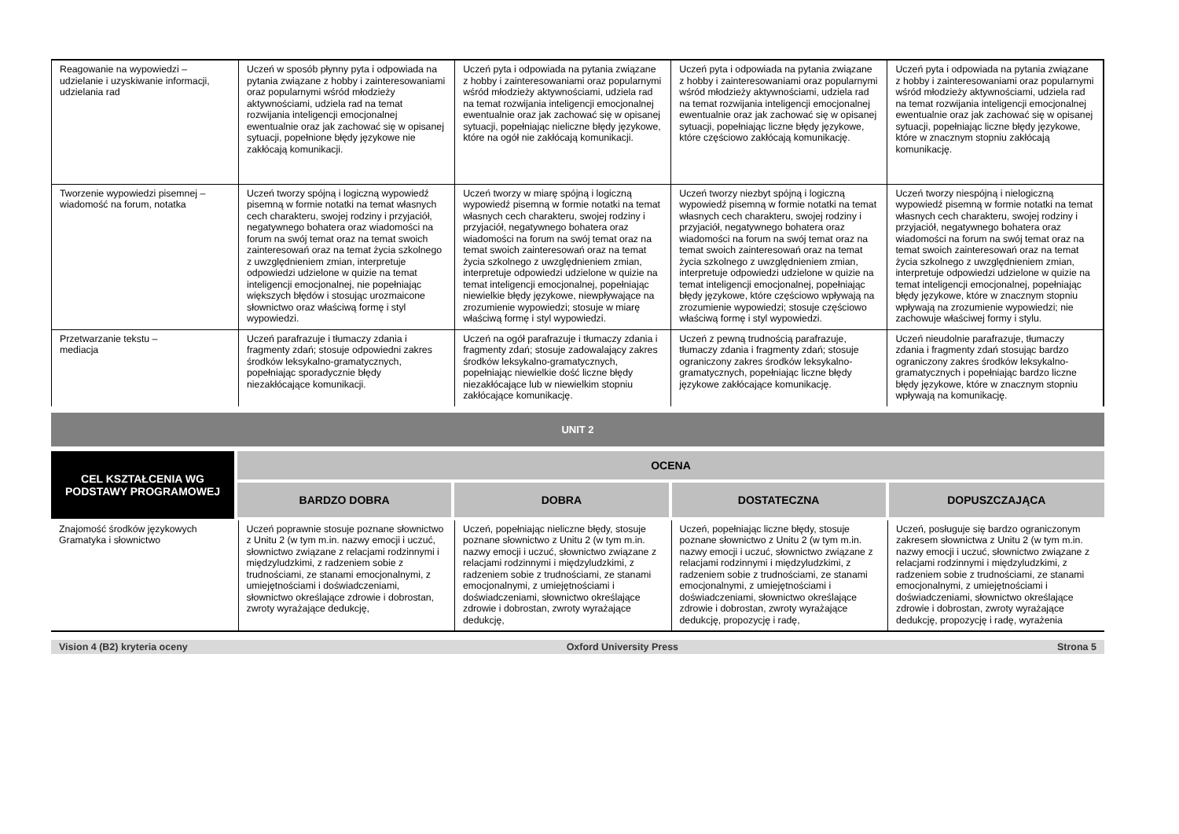| Reagowanie na wypowiedzi – udzielanie i uzyskiwanie informacji, udzielania rad | Uczeń w sposób płynny pyta i odpowiada na pytania związane z hobby i zainteresowaniami oraz popularnymi wśród młodzieży aktywnościami, udziela rad na temat rozwijania inteligencji emocjonalnej ewentualnie oraz jak zachować się w opisanej sytuacji, popełnione błędy językowe nie zakłócają komunikacji. | Uczeń pyta i odpowiada na pytania związane z hobby i zainteresowaniami oraz popularnymi wśród młodzieży aktywnościami, udziela rad na temat rozwijania inteligencji emocjonalnej ewentualnie oraz jak zachować się w opisanej sytuacji, popełniając nieliczne błędy językowe, które na ogół nie zakłócają komunikacji. | Uczeń pyta i odpowiada na pytania związane z hobby i zainteresowaniami oraz popularnymi wśród młodzieży aktywnościami, udziela rad na temat rozwijania inteligencji emocjonalnej ewentualnie oraz jak zachować się w opisanej sytuacji, popełniając liczne błędy językowe, które częściowo zakłócają komunikację. | Uczeń pyta i odpowiada na pytania związane z hobby i zainteresowaniami oraz popularnymi wśród młodzieży aktywnościami, udziela rad na temat rozwijania inteligencji emocjonalnej ewentualnie oraz jak zachować się w opisanej sytuacji, popełniając liczne błędy językowe, które w znacznym stopniu zakłócają komunikację. |
| Tworzenie wypowiedzi pisemnej – wiadomość na forum, notatka | Uczeń tworzy spójną i logiczną wypowiedź pisemną w formie notatki na temat własnych cech charakteru, swojej rodziny i przyjaciół, negatywnego bohatera oraz wiadomości na forum na swój temat oraz na temat swoich zainteresowań oraz na temat życia szkolnego z uwzględnieniem zmian, interpretuje odpowiedzi udzielone w quizie na temat inteligencji emocjonalnej, nie popełniając większych błędów i stosując urozmaicone słownictwo oraz właściwą formę i styl wypowiedzi. | Uczeń tworzy w miarę spójną i logiczną wypowiedź pisemną w formie notatki na temat własnych cech charakteru, swojej rodziny i przyjaciół, negatywnego bohatera oraz wiadomości na forum na swój temat oraz na temat swoich zainteresowań oraz na temat życia szkolnego z uwzględnieniem zmian, interpretuje odpowiedzi udzielone w quizie na temat inteligencji emocjonalnej, popełniając niewielkie błędy językowe, niewpływające na zrozumienie wypowiedzi; stosuje w miarę właściwą formę i styl wypowiedzi. | Uczeń tworzy niezbyt spójną i logiczną wypowiedź pisemną w formie notatki na temat własnych cech charakteru, swojej rodziny i przyjaciół, negatywnego bohatera oraz wiadomości na forum na swój temat oraz na temat swoich zainteresowań oraz na temat życia szkolnego z uwzględnieniem zmian, interpretuje odpowiedzi udzielone w quizie na temat inteligencji emocjonalnej, popełniając błędy językowe, które częściowo wpływają na zrozumienie wypowiedzi; stosuje częściowo właściwą formę i styl wypowiedzi. | Uczeń tworzy niespójną i nielogiczną wypowiedź pisemną w formie notatki na temat własnych cech charakteru, swojej rodziny i przyjaciół, negatywnego bohatera oraz wiadomości na forum na swój temat oraz na temat swoich zainteresowań oraz na temat życia szkolnego z uwzględnieniem zmian, interpretuje odpowiedzi udzielone w quizie na temat inteligencji emocjonalnej, popełniając błędy językowe, które w znacznym stopniu wpływają na zrozumienie wypowiedzi; nie zachowuje właściwej formy i stylu. |
| Przetwarzanie tekstu – mediacja | Uczeń parafrazuje i tłumaczy zdania i fragmenty zdań; stosuje odpowiedni zakres środków leksykalno-gramatycznych, popełniając sporadycznie błędy niezakłócające komunikacji. | Uczeń na ogół parafrazuje i tłumaczy zdania i fragmenty zdań; stosuje zadowalający zakres środków leksykalno-gramatycznych, popełniając niewielkie dość liczne błędy niezakłócające lub w niewielkim stopniu zakłócające komunikację. | Uczeń z pewną trudnością parafrazuje, tłumaczy zdania i fragmenty zdań; stosuje ograniczony zakres środków leksykalno-gramatycznych, popełniając liczne błędy językowe zakłócające komunikację. | Uczeń nieudolnie parafrazuje, tłumaczy zdania i fragmenty zdań stosując bardzo ograniczony zakres środków leksykalno-gramatycznych i popełniając bardzo liczne błędy językowe, które w znacznym stopniu wpływają na komunikację. |
UNIT 2
| CEL KSZTAŁCENIA WG PODSTAWY PROGRAMOWEJ | OCENA | | | |
| --- | --- | --- | --- | --- |
| | BARDZO DOBRA | DOBRA | DOSTATECZNA | DOPUSZCZAJĄCA |
| Znajomość środków językowych Gramatyka i słownictwo | Uczeń poprawnie stosuje poznane słownictwo z Unitu 2 (w tym m.in. nazwy emocji i uczuć, słownictwo związane z relacjami rodzinnymi i międzyludzkimi, z radzeniem sobie z trudnościami, ze stanami emocjonalnymi, z umiejętnościami i doświadczeniami, słownictwo określające zdrowie i dobrostan, zwroty wyrażające dedukcję, | Uczeń, popełniając nieliczne błędy, stosuje poznane słownictwo z Unitu 2 (w tym m.in. nazwy emocji i uczuć, słownictwo związane z relacjami rodzinnymi i międzyludzkimi, z radzeniem sobie z trudnościami, ze stanami emocjonalnymi, z umiejętnościami i doświadczeniami, słownictwo określające zdrowie i dobrostan, zwroty wyrażające dedukcję, | Uczeń, popełniając liczne błędy, stosuje poznane słownictwo z Unitu 2 (w tym m.in. nazwy emocji i uczuć, słownictwo związane z relacjami rodzinnymi i międzyludzkimi, z radzeniem sobie z trudnościami, ze stanami emocjonalnymi, z umiejętnościami i doświadczeniami, słownictwo określające zdrowie i dobrostan, zwroty wyrażające dedukcję, propozycję i radę, | Uczeń, posługuje się bardzo ograniczonym zakresem słownictwa z Unitu 2 (w tym m.in. nazwy emocji i uczuć, słownictwo związane z relacjami rodzinnymi i międzyludzkimi, z radzeniem sobie z trudnościami, ze stanami emocjonalnymi, z umiejętnościami i doświadczeniami, słownictwo określające zdrowie i dobrostan, zwroty wyrażające dedukcję, propozycję i radę, wyrażenia |
Vision 4 (B2) kryteria oceny Oxford University Press Strona 5